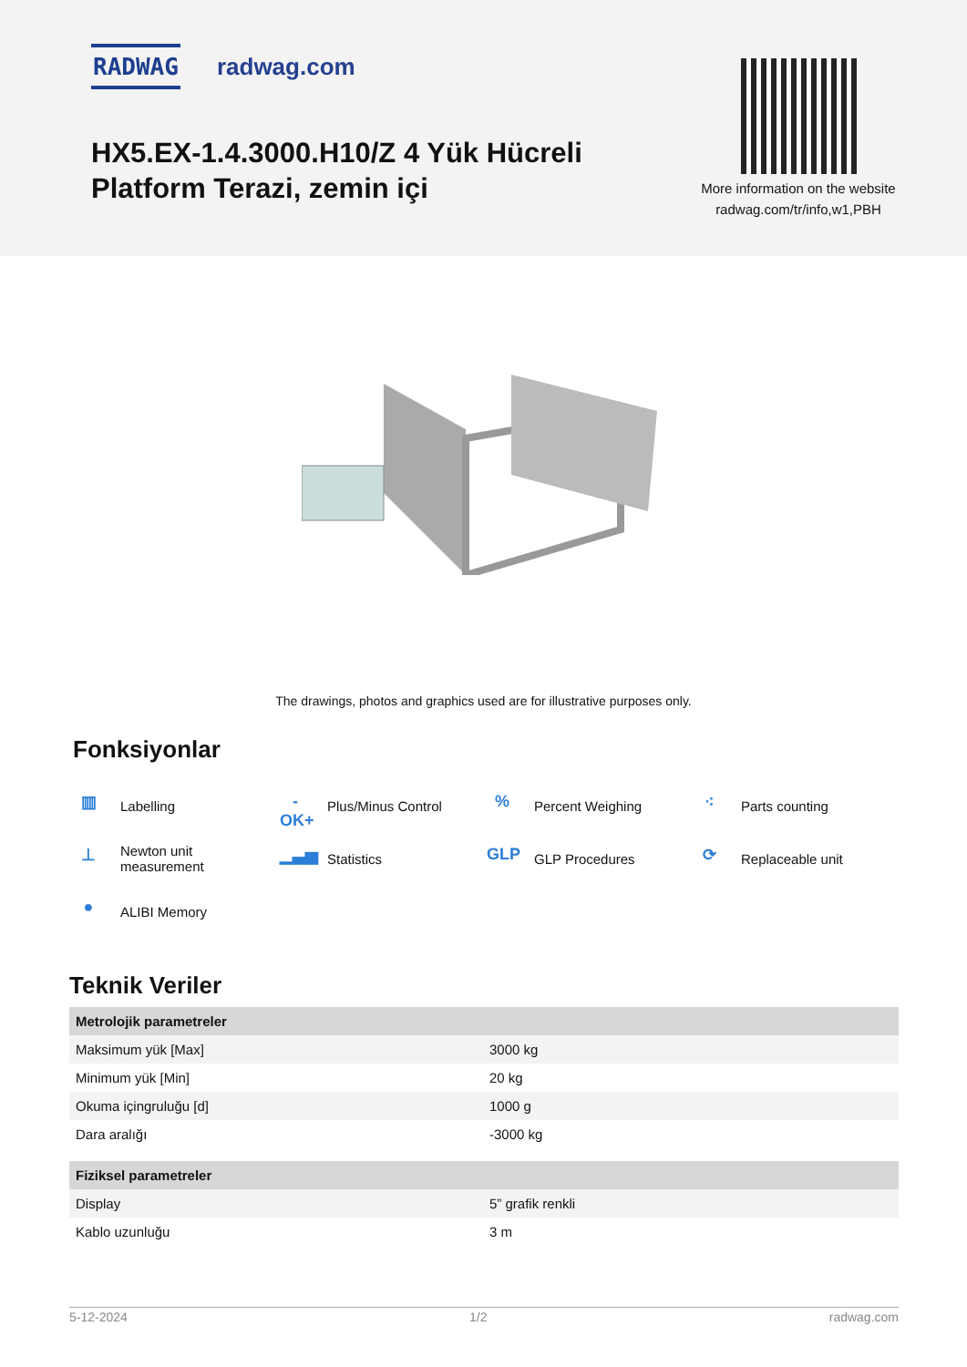RADWAG radwag.com
HX5.EX-1.4.3000.H10/Z 4 Yük Hücreli
Platform Terazi, zemin içi
More information on the website
radwag.com/tr/info,w1,PBH
The drawings, photos and graphics used are for illustrative purposes only.
Fonksiyonlar
▥ Labelling
-OK+ Plus/Minus Control
% Percent Weighing
⁖ Parts counting
⊥ Newton unit
measurement
▁▃▅ Statistics
GLP GLP Procedures
⟳ Replaceable unit
● ALIBI Memory
Teknik Veriler
| Metrolojik parametreler | |
| --- | --- |
| Maksimum yük [Max] | 3000 kg |
| Minimum yük [Min] | 20 kg |
| Okuma içingruluğu [d] | 1000 g |
| Dara aralığı | -3000 kg |
| Fiziksel parametreler | |
| Display | 5” grafik renkli |
| Kablo uzunluğu | 3 m |
5-12-2024 1/2 radwag.com